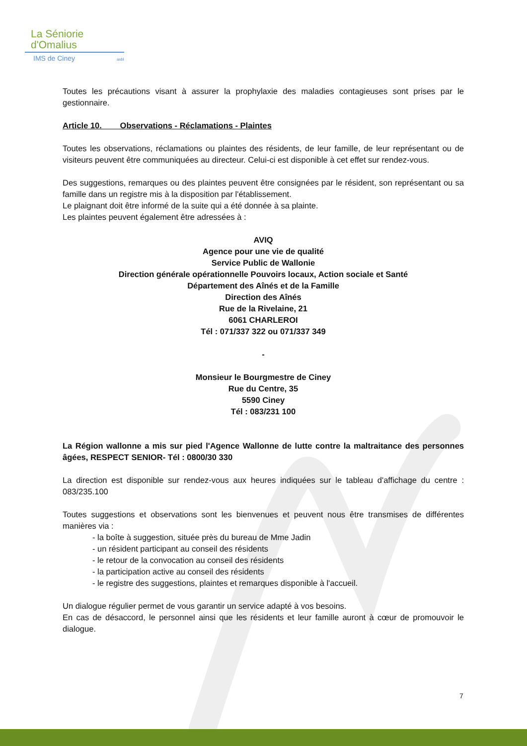La Séniorie
d'Omalius
IMS de Ciney asbl
Toutes les précautions visant à assurer la prophylaxie des maladies contagieuses sont prises par le gestionnaire.
Article 10. Observations - Réclamations - Plaintes
Toutes les observations, réclamations ou plaintes des résidents, de leur famille, de leur représentant ou de visiteurs peuvent être communiquées au directeur. Celui-ci est disponible à cet effet sur rendez-vous.
Des suggestions, remarques ou des plaintes peuvent être consignées par le résident, son représentant ou sa famille dans un registre mis à la disposition par l'établissement.
Le plaignant doit être informé de la suite qui a été donnée à sa plainte.
Les plaintes peuvent également être adressées à :
AVIQ
Agence pour une vie de qualité
Service Public de Wallonie
Direction générale opérationnelle Pouvoirs locaux, Action sociale et Santé
Département des Aînés et de la Famille
Direction des Aînés
Rue de la Rivelaine, 21
6061 CHARLEROI
Tél : 071/337 322 ou 071/337 349
-
Monsieur le Bourgmestre de Ciney
Rue du Centre, 35
5590 Ciney
Tél : 083/231 100
La Région wallonne a mis sur pied l'Agence Wallonne de lutte contre la maltraitance des personnes âgées, RESPECT SENIOR- Tél : 0800/30 330
La direction est disponible sur rendez-vous aux heures indiquées sur le tableau d'affichage du centre : 083/235.100
Toutes suggestions et observations sont les bienvenues et peuvent nous être transmises de différentes manières via :
- la boîte à suggestion, située près du bureau de Mme Jadin
- un résident participant au conseil des résidents
- le retour de la convocation au conseil des résidents
- la participation active au conseil des résidents
- le registre des suggestions, plaintes et remarques disponible à l'accueil.
Un dialogue régulier permet de vous garantir un service adapté à vos besoins.
En cas de désaccord, le personnel ainsi que les résidents et leur famille auront à cœur de promouvoir le dialogue.
7